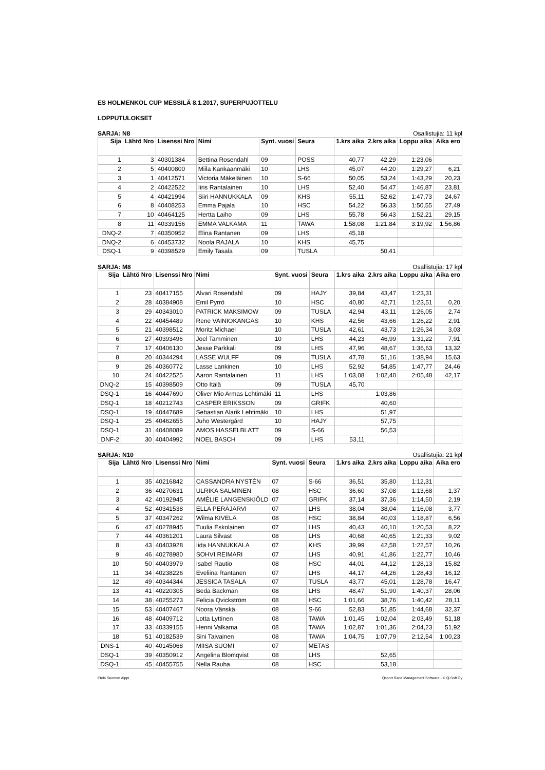ES HOLMENKOL CUP MESSILÄ 8.1.2017, SUPERPUJOTTELU
LOPPUTULOKSET
SARJA: N8 Osallistujia: 11 kpl
| Sija | Lähtö Nro | Lisenssi Nro | Nimi | Synt. vuosi | Seura | 1.krs aika | 2.krs aika | Loppu aika | Aika ero |
| --- | --- | --- | --- | --- | --- | --- | --- | --- | --- |
| 1 | 3 | 40301384 | Bettina Rosendahl | 09 | POSS | 40,77 | 42,29 | 1:23,06 | |
| 2 | 5 | 40400800 | Miila Kankaanmäki | 10 | LHS | 45,07 | 44,20 | 1:29,27 | 6,21 |
| 3 | 1 | 40412571 | Victoria Mäkeläinen | 10 | S-66 | 50,05 | 53,24 | 1:43,29 | 20,23 |
| 4 | 2 | 40422522 | Iiris Rantalainen | 10 | LHS | 52,40 | 54,47 | 1:46,87 | 23,81 |
| 5 | 4 | 40421994 | Siiri HANNUKKALA | 09 | KHS | 55,11 | 52,62 | 1:47,73 | 24,67 |
| 6 | 8 | 40408253 | Emma Pajala | 10 | HSC | 54,22 | 56,33 | 1:50,55 | 27,49 |
| 7 | 10 | 40464125 | Hertta Laiho | 09 | LHS | 55,78 | 56,43 | 1:52,21 | 29,15 |
| 8 | 11 | 40339156 | EMMA VALKAMA | 11 | TAWA | 1:58,08 | 1:21,84 | 3:19,92 | 1:56,86 |
| DNQ-2 | 7 | 40350952 | Elina Rantanen | 09 | LHS | 45,18 | | | |
| DNQ-2 | 6 | 40453732 | Noola RAJALA | 10 | KHS | 45,75 | | | |
| DSQ-1 | 9 | 40398529 | Emily Tasala | 09 | TUSLA | | 50,41 | | |
SARJA: M8 Osallistujia: 17 kpl
| Sija | Lähtö Nro | Lisenssi Nro | Nimi | Synt. vuosi | Seura | 1.krs aika | 2.krs aika | Loppu aika | Aika ero |
| --- | --- | --- | --- | --- | --- | --- | --- | --- | --- |
| 1 | 23 | 40417155 | Alvari Rosendahl | 09 | HAJY | 39,84 | 43,47 | 1:23,31 | |
| 2 | 28 | 40384908 | Emil Pyrrö | 10 | HSC | 40,80 | 42,71 | 1:23,51 | 0,20 |
| 3 | 29 | 40343010 | PATRICK MAKSIMOW | 09 | TUSLA | 42,94 | 43,11 | 1:26,05 | 2,74 |
| 4 | 22 | 40454489 | Rene VAINIOKANGAS | 10 | KHS | 42,56 | 43,66 | 1:26,22 | 2,91 |
| 5 | 21 | 40398512 | Moritz Michael | 10 | TUSLA | 42,61 | 43,73 | 1:26,34 | 3,03 |
| 6 | 27 | 40393496 | Joel Tamminen | 10 | LHS | 44,23 | 46,99 | 1:31,22 | 7,91 |
| 7 | 17 | 40406130 | Jesse Parkkali | 09 | LHS | 47,96 | 48,67 | 1:36,63 | 13,32 |
| 8 | 20 | 40344294 | LASSE WULFF | 09 | TUSLA | 47,78 | 51,16 | 1:38,94 | 15,63 |
| 9 | 26 | 40360772 | Lasse Lankinen | 10 | LHS | 52,92 | 54,85 | 1:47,77 | 24,46 |
| 10 | 24 | 40422525 | Aaron Rantalainen | 11 | LHS | 1:03,08 | 1:02,40 | 2:05,48 | 42,17 |
| DNQ-2 | 15 | 40398509 | Otto Itälä | 09 | TUSLA | 45,70 | | | |
| DSQ-1 | 16 | 40447690 | Oliver Mio Armas Lehtimäki | 11 | LHS | | 1:03,86 | | |
| DSQ-1 | 18 | 40212743 | CASPER ERIKSSON | 09 | GRIFK | | 40,60 | | |
| DSQ-1 | 19 | 40447689 | Sebastian Alarik Lehtimäki | 10 | LHS | | 51,97 | | |
| DSQ-1 | 25 | 40462655 | Juho Westergård | 10 | HAJY | | 57,75 | | |
| DSQ-1 | 31 | 40408089 | AMOS HASSELBLATT | 09 | S-66 | | 56,53 | | |
| DNF-2 | 30 | 40404992 | NOEL BASCH | 09 | LHS | 53,11 | | | |
SARJA: N10 Osallistujia: 21 kpl
| Sija | Lähtö Nro | Lisenssi Nro | Nimi | Synt. vuosi | Seura | 1.krs aika | 2.krs aika | Loppu aika | Aika ero |
| --- | --- | --- | --- | --- | --- | --- | --- | --- | --- |
| 1 | 35 | 40216842 | CASSANDRA NYSTÉN | 07 | S-66 | 36,51 | 35,80 | 1:12,31 | |
| 2 | 36 | 40270631 | ULRIKA SALMINEN | 08 | HSC | 36,60 | 37,08 | 1:13,68 | 1,37 |
| 3 | 42 | 40192945 | AMÉLIE LANGENSKIÖLD | 07 | GRIFK | 37,14 | 37,36 | 1:14,50 | 2,19 |
| 4 | 52 | 40341538 | ELLA PERÄJÄRVI | 07 | LHS | 38,04 | 38,04 | 1:16,08 | 3,77 |
| 5 | 37 | 40347262 | Wilma KIVELÄ | 08 | HSC | 38,84 | 40,03 | 1:18,87 | 6,56 |
| 6 | 47 | 40278945 | Tuulia Eskolainen | 07 | LHS | 40,43 | 40,10 | 1:20,53 | 8,22 |
| 7 | 44 | 40361201 | Laura Silvast | 08 | LHS | 40,68 | 40,65 | 1:21,33 | 9,02 |
| 8 | 43 | 40403928 | Iida HANNUKKALA | 07 | KHS | 39,99 | 42,58 | 1:22,57 | 10,26 |
| 9 | 46 | 40278980 | SOHVI REIMARI | 07 | LHS | 40,91 | 41,86 | 1:22,77 | 10,46 |
| 10 | 50 | 40403979 | Isabel Rautio | 08 | HSC | 44,01 | 44,12 | 1:28,13 | 15,82 |
| 11 | 34 | 40238226 | Eveliina Rantanen | 07 | LHS | 44,17 | 44,26 | 1:28,43 | 16,12 |
| 12 | 49 | 40344344 | JESSICA TASALA | 07 | TUSLA | 43,77 | 45,01 | 1:28,78 | 16,47 |
| 13 | 41 | 40220305 | Beda Backman | 08 | LHS | 48,47 | 51,90 | 1:40,37 | 28,06 |
| 14 | 38 | 40255273 | Felicia Qvickström | 08 | HSC | 1:01,66 | 38,76 | 1:40,42 | 28,11 |
| 15 | 53 | 40407467 | Noora Vänskä | 08 | S-66 | 52,83 | 51,85 | 1:44,68 | 32,37 |
| 16 | 48 | 40409712 | Lotta Lyttinen | 08 | TAWA | 1:01,45 | 1:02,04 | 2:03,49 | 51,18 |
| 17 | 33 | 40339155 | Henni Valkama | 08 | TAWA | 1:02,87 | 1:01,36 | 2:04,23 | 51,92 |
| 18 | 51 | 40182539 | Sini Taivainen | 08 | TAWA | 1:04,75 | 1:07,79 | 2:12,54 | 1:00,23 |
| DNS-1 | 40 | 40145068 | MIISA SUOMI | 07 | METAS | | | | |
| DSQ-1 | 39 | 40350912 | Angelina Blomqvist | 08 | LHS | | 52,65 | | |
| DSQ-1 | 45 | 40455755 | Nella Rauha | 08 | HSC | | 53,18 | | |
Etelä Suomen Alppi Qsport Race Management Software - © Q-Soft Oy